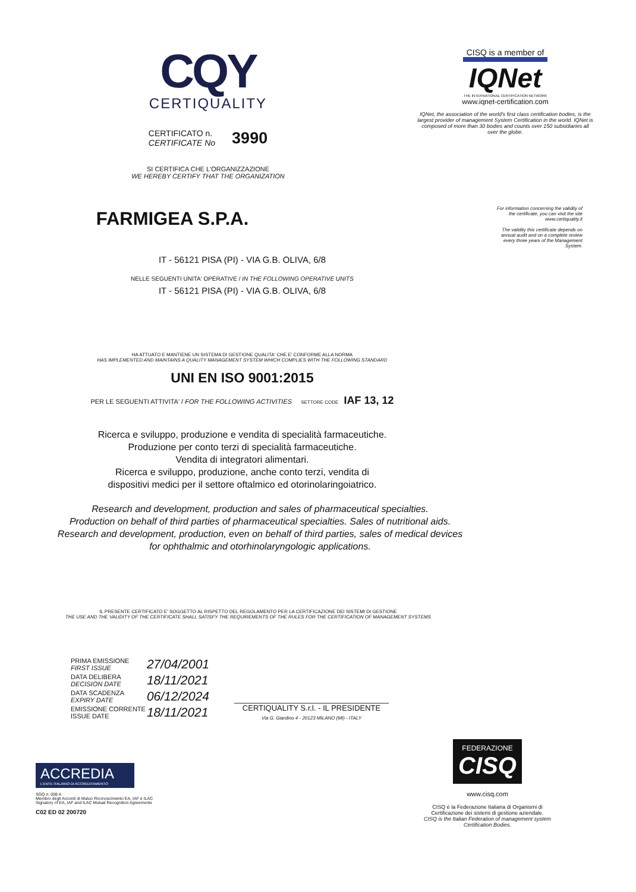CQY
CERTIQUALITY
CERTIFICATO n.
CERTIFICATE No
3990
SI CERTIFICA CHE L'ORGANIZZAZIONE
WE HEREBY CERTIFY THAT THE ORGANIZATION
FARMIGEA S.P.A.
CISQ is a member of
IQNet
THE INTERNATIONAL CERTIFICATION NETWORK
www.iqnet-certification.com
IQNet, the association of the world's first class certification bodies, is the largest provider of management System Certification in the world. IQNet is composed of more than 30 bodies and counts over 150 subsidiaries all over the globe.
For information concerning the validity of the certificate, you can visit the site www.certiquality.it
The validity this certificate depends on annual audit and on a complete review every three years of the Management System.
IT - 56121 PISA (PI) - VIA G.B. OLIVA, 6/8
NELLE SEGUENTI UNITA' OPERATIVE / IN THE FOLLOWING OPERATIVE UNITS
IT - 56121 PISA (PI) - VIA G.B. OLIVA, 6/8
HA ATTUATO E MANTIENE UN SISTEMA DI GESTIONE QUALITA' CHE E' CONFORME ALLA NORMA
HAS IMPLEMENTED AND MAINTAINS A QUALITY MANAGEMENT SYSTEM WHICH COMPLIES WITH THE FOLLOWING STANDARD
UNI EN ISO 9001:2015
PER LE SEGUENTI ATTIVITA' / FOR THE FOLLOWING ACTIVITIES SETTORE CODE IAF 13, 12
Ricerca e sviluppo, produzione e vendita di specialità farmaceutiche.
Produzione per conto terzi di specialità farmaceutiche.
Vendita di integratori alimentari.
Ricerca e sviluppo, produzione, anche conto terzi, vendita di
dispositivi medici per il settore oftalmico ed otorinolaringoiatrico.
Research and development, production and sales of pharmaceutical specialties.
Production on behalf of third parties of pharmaceutical specialties. Sales of nutritional aids.
Research and development, production, even on behalf of third parties, sales of medical devices
for ophthalmic and otorhinolaryngologic applications.
IL PRESENTE CERTIFICATO E' SOGGETTO AL RISPETTO DEL REGOLAMENTO PER LA CERTIFICAZIONE DEI SISTEMI DI GESTIONE
THE USE AND THE VALIDITY OF THE CERTIFICATE SHALL SATISFY THE REQUIREMENTS OF THE RULES FOR THE CERTIFICATION OF MANAGEMENT SYSTEMS
| PRIMA EMISSIONE FIRST ISSUE | 27/04/2001 |
| DATA DELIBERA DECISION DATE | 18/11/2021 |
| DATA SCADENZA EXPIRY DATE | 06/12/2024 |
| EMISSIONE CORRENTE ISSUE DATE | 18/11/2021 |
CERTIQUALITY S.r.l. - IL PRESIDENTE
Via G. Giardino 4 - 20123 MILANO (MI) - ITALY
ACCREDIA
L'ENTE ITALIANO DI ACCREDITAMENTO
SGQ n. 008 A
Membro degli Accordi di Mutuo Riconoscimento EA, IAF e ILAC
Signatory of EA, IAF and ILAC Mutual Recognition Agreements
C02 ED 02 200720
FEDERAZIONE
CISQ
www.cisq.com
CISQ è la Federazione Italiana di Organismi di Certificazione dei sistemi di gestione aziendale.
CISQ is the Italian Federation of management system Certification Bodies.